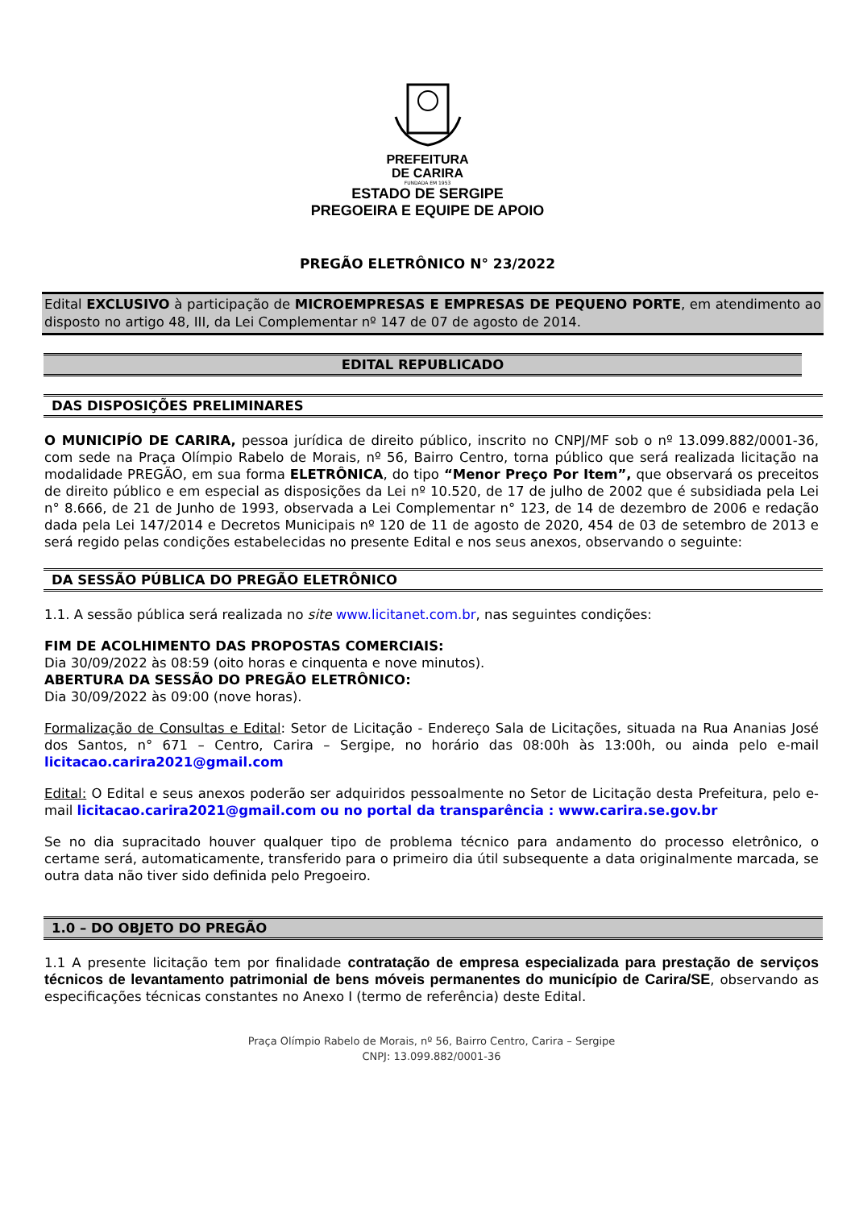PREFEITURA
DE CARIRA
FUNDADA EM 1953
ESTADO DE SERGIPE
PREGOEIRA E EQUIPE DE APOIO
PREGÃO ELETRÔNICO N° 23/2022
Edital EXCLUSIVO à participação de MICROEMPRESAS E EMPRESAS DE PEQUENO PORTE, em atendimento ao disposto no artigo 48, III, da Lei Complementar nº 147 de 07 de agosto de 2014.
EDITAL REPUBLICADO
DAS DISPOSIÇÕES PRELIMINARES
O MUNICIPÍO DE CARIRA, pessoa jurídica de direito público, inscrito no CNPJ/MF sob o nº 13.099.882/0001-36, com sede na Praça Olímpio Rabelo de Morais, nº 56, Bairro Centro, torna público que será realizada licitação na modalidade PREGÃO, em sua forma ELETRÔNICA, do tipo “Menor Preço Por Item”, que observará os preceitos de direito público e em especial as disposições da Lei nº 10.520, de 17 de julho de 2002 que é subsidiada pela Lei n° 8.666, de 21 de Junho de 1993, observada a Lei Complementar n° 123, de 14 de dezembro de 2006 e redação dada pela Lei 147/2014 e Decretos Municipais nº 120 de 11 de agosto de 2020, 454 de 03 de setembro de 2013 e será regido pelas condições estabelecidas no presente Edital e nos seus anexos, observando o seguinte:
DA SESSÃO PÚBLICA DO PREGÃO ELETRÔNICO
1.1. A sessão pública será realizada no site www.licitanet.com.br, nas seguintes condições:
FIM DE ACOLHIMENTO DAS PROPOSTAS COMERCIAIS:
Dia 30/09/2022 às 08:59 (oito horas e cinquenta e nove minutos).
ABERTURA DA SESSÃO DO PREGÃO ELETRÔNICO:
Dia 30/09/2022 às 09:00 (nove horas).
Formalização de Consultas e Edital: Setor de Licitação - Endereço Sala de Licitações, situada na Rua Ananias José dos Santos, n° 671 – Centro, Carira – Sergipe, no horário das 08:00h às 13:00h, ou ainda pelo e-mail licitacao.carira2021@gmail.com
Edital: O Edital e seus anexos poderão ser adquiridos pessoalmente no Setor de Licitação desta Prefeitura, pelo e-mail licitacao.carira2021@gmail.com ou no portal da transparência : www.carira.se.gov.br
Se no dia supracitado houver qualquer tipo de problema técnico para andamento do processo eletrônico, o certame será, automaticamente, transferido para o primeiro dia útil subsequente a data originalmente marcada, se outra data não tiver sido definida pelo Pregoeiro.
1.0 – DO OBJETO DO PREGÃO
1.1 A presente licitação tem por finalidade contratação de empresa especializada para prestação de serviços técnicos de levantamento patrimonial de bens móveis permanentes do município de Carira/SE, observando as especificações técnicas constantes no Anexo I (termo de referência) deste Edital.
Praça Olímpio Rabelo de Morais, nº 56, Bairro Centro, Carira – Sergipe
CNPJ: 13.099.882/0001-36